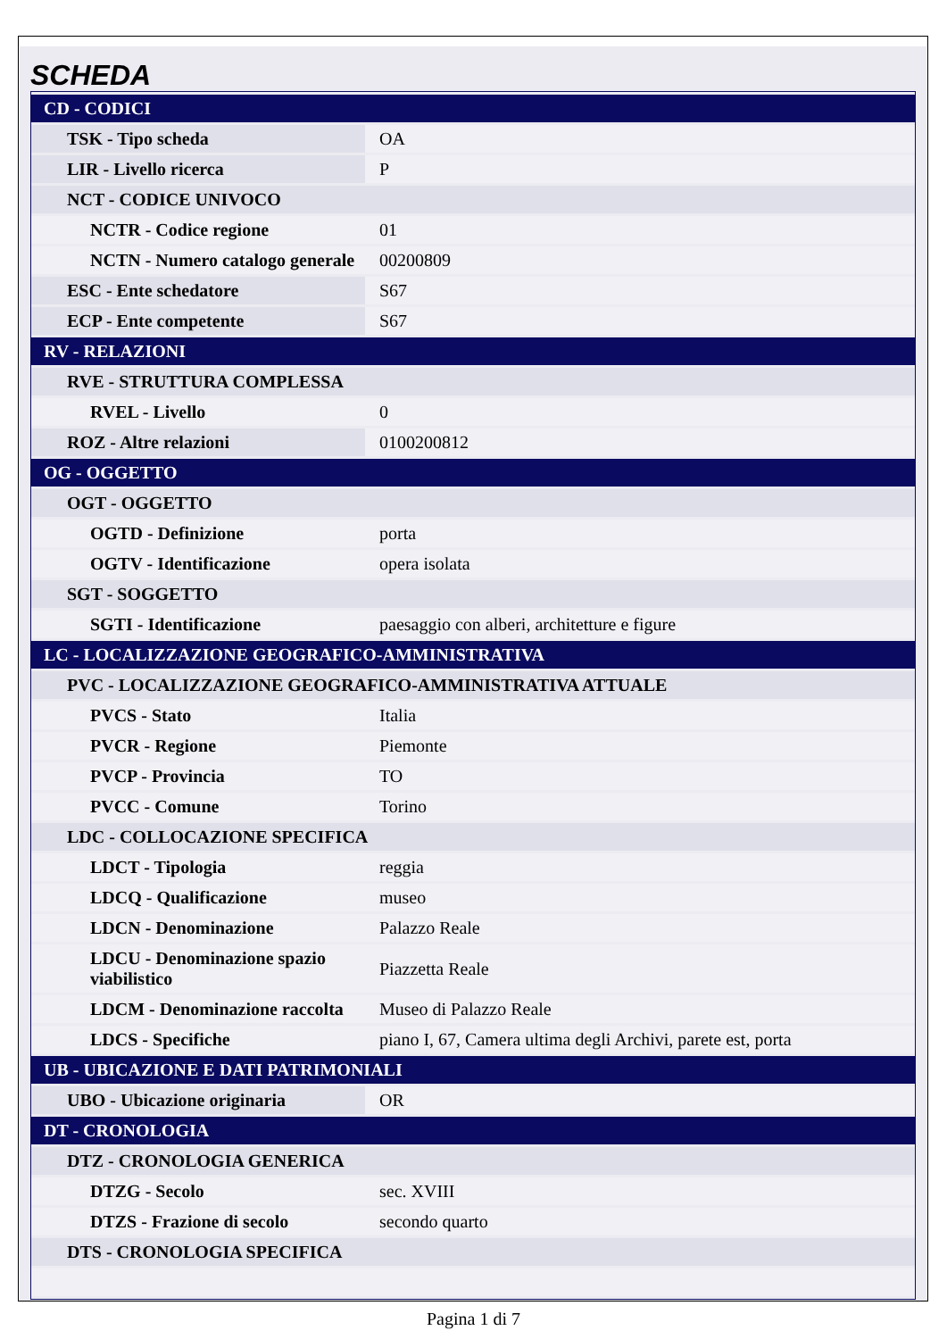SCHEDA
| CD - CODICI | |
| TSK - Tipo scheda | OA |
| LIR - Livello ricerca | P |
| NCT - CODICE UNIVOCO | |
| NCTR - Codice regione | 01 |
| NCTN - Numero catalogo generale | 00200809 |
| ESC - Ente schedatore | S67 |
| ECP - Ente competente | S67 |
| RV - RELAZIONI | |
| RVE - STRUTTURA COMPLESSA | |
| RVEL - Livello | 0 |
| ROZ - Altre relazioni | 0100200812 |
| OG - OGGETTO | |
| OGT - OGGETTO | |
| OGTD - Definizione | porta |
| OGTV - Identificazione | opera isolata |
| SGT - SOGGETTO | |
| SGTI - Identificazione | paesaggio con alberi, architetture e figure |
| LC - LOCALIZZAZIONE GEOGRAFICO-AMMINISTRATIVA | |
| PVC - LOCALIZZAZIONE GEOGRAFICO-AMMINISTRATIVA ATTUALE | |
| PVCS - Stato | Italia |
| PVCR - Regione | Piemonte |
| PVCP - Provincia | TO |
| PVCC - Comune | Torino |
| LDC - COLLOCAZIONE SPECIFICA | |
| LDCT - Tipologia | reggia |
| LDCQ - Qualificazione | museo |
| LDCN - Denominazione | Palazzo Reale |
| LDCU - Denominazione spazio viabilistico | Piazzetta Reale |
| LDCM - Denominazione raccolta | Museo di Palazzo Reale |
| LDCS - Specifiche | piano I, 67, Camera ultima degli Archivi, parete est, porta |
| UB - UBICAZIONE E DATI PATRIMONIALI | |
| UBO - Ubicazione originaria | OR |
| DT - CRONOLOGIA | |
| DTZ - CRONOLOGIA GENERICA | |
| DTZG - Secolo | sec. XVIII |
| DTZS - Frazione di secolo | secondo quarto |
| DTS - CRONOLOGIA SPECIFICA | |
Pagina 1 di 7